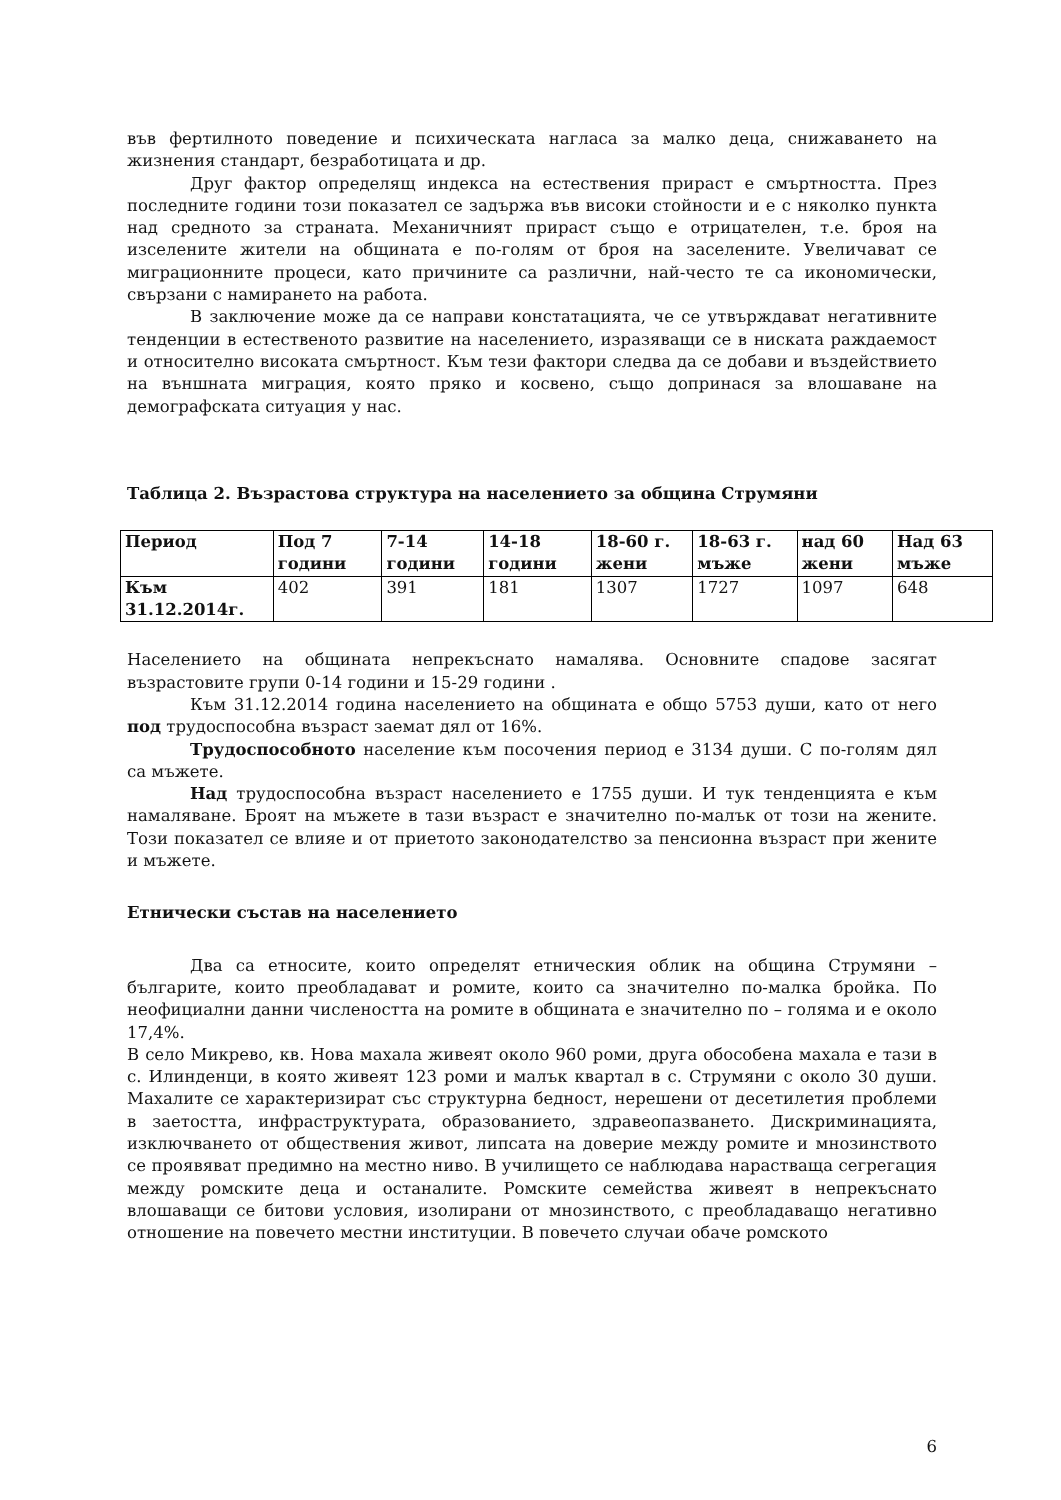във фертилното поведение и психическата нагласа за малко деца, снижаването на жизнения стандарт, безработицата и др.
Друг фактор определящ индекса на естествения прираст е смъртността. През последните години този показател се задържа във високи стойности и е с няколко пункта над средното за страната. Механичният прираст също е отрицателен, т.е. броя на изселените жители на общината е по-голям от броя на заселените. Увеличават се миграционните процеси, като причините са различни, най-често те са икономически, свързани с намирането на работа.
В заключение може да се направи констатацията, че се утвърждават негативните тенденции в естественото развитие на населението, изразяващи се в ниската раждаемост и относително високата смъртност. Към тези фактори следва да се добави и въздействието на външната миграция, която пряко и косвено, също допринася за влошаване на демографската ситуация у нас.
Таблица 2. Възрастова структура на населението за община Струмяни
| Период | Под 7 години | 7-14 години | 14-18 години | 18-60 г. жени | 18-63 г. мъже | над 60 жени | Над 63 мъже |
| Към 31.12.2014г. | 402 | 391 | 181 | 1307 | 1727 | 1097 | 648 |
Населението на общината непрекъснато намалява. Основните спадове засягат възрастовите групи 0-14 години и 15-29 години .
Към 31.12.2014 година населението на общината е общо 5753 души, като от него под трудоспособна възраст заемат дял от 16%.
Трудоспособното население към посочения период е 3134 души. С по-голям дял са мъжете.
Над трудоспособна възраст населението е 1755 души. И тук тенденцията е към намаляване. Броят на мъжете в тази възраст е значително по-малък от този на жените. Този показател се влияе и от приетото законодателство за пенсионна възраст при жените и мъжете.
Етнически състав на населението
Два са етносите, които определят етническия облик на община Струмяни – българите, които преобладават и ромите, които са значително по-малка бройка. По неофициални данни числеността на ромите в общината е значително по – голяма и е около 17,4%.
В село Микрево, кв. Нова махала живеят около 960 роми, друга обособена махала е тази в с. Илинденци, в която живеят 123 роми и малък квартал в с. Струмяни с около 30 души. Махалите се характеризират със структурна бедност, нерешени от десетилетия проблеми в заетостта, инфраструктурата, образованието, здравеопазването. Дискриминацията, изключването от обществения живот, липсата на доверие между ромите и мнозинството се проявяват предимно на местно ниво. В училището се наблюдава нарастваща сегрегация между ромските деца и останалите. Ромските семейства живеят в непрекъснато влошаващи се битови условия, изолирани от мнозинството, с преобладаващо негативно отношение на повечето местни институции. В повечето случаи обаче ромското
6